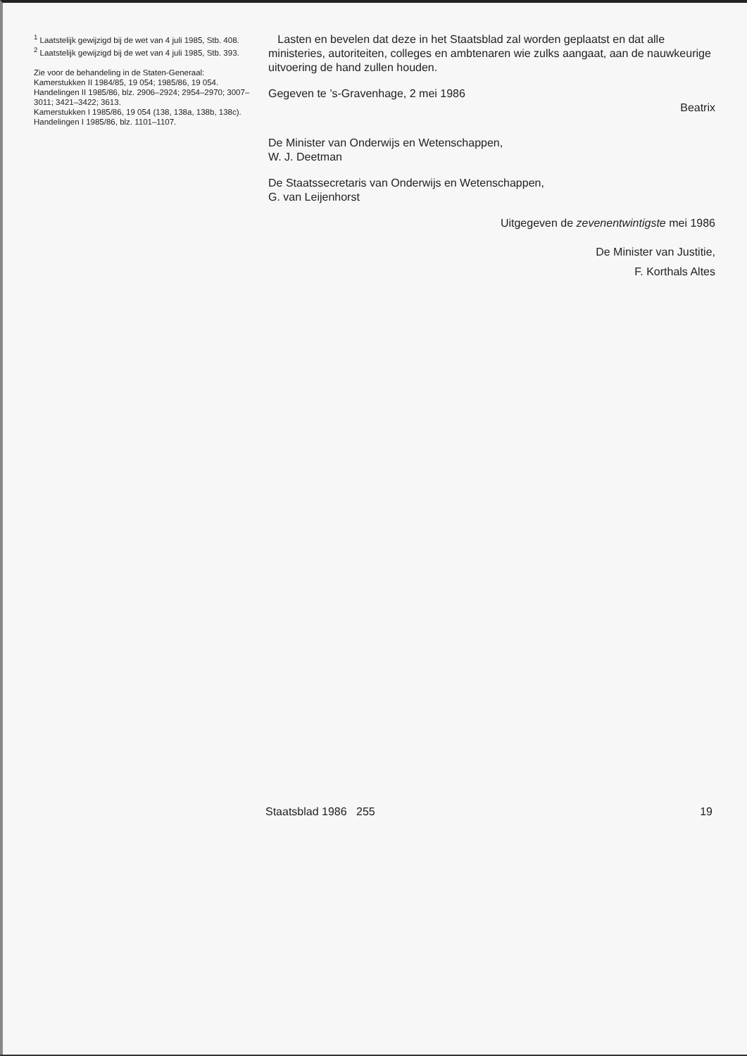<sup>1</sup> Laatstelijk gewijzigd bij de wet van 4 juli 1985, Stb. 408.
<sup>2</sup> Laatstelijk gewijzigd bij de wet van 4 juli 1985, Stb. 393.
Zie voor de behandeling in de Staten-Generaal:
Kamerstukken II 1984/85, 19 054; 1985/86, 19 054.
Handelingen II 1985/86, blz. 2906–2924; 2954–2970; 3007–3011; 3421–3422; 3613.
Kamerstukken I 1985/86, 19 054 (138, 138a, 138b, 138c).
Handelingen I 1985/86, blz. 1101–1107.
Lasten en bevelen dat deze in het Staatsblad zal worden geplaatst en dat alle ministeries, autoriteiten, colleges en ambtenaren wie zulks aangaat, aan de nauwkeurige uitvoering de hand zullen houden.
Gegeven te ’s-Gravenhage, 2 mei 1986
Beatrix
De Minister van Onderwijs en Wetenschappen,
W. J. Deetman
De Staatssecretaris van Onderwijs en Wetenschappen,
G. van Leijenhorst
Uitgegeven de zevenentwintigste mei 1986
De Minister van Justitie,
F. Korthals Altes
Staatsblad 1986 255 19